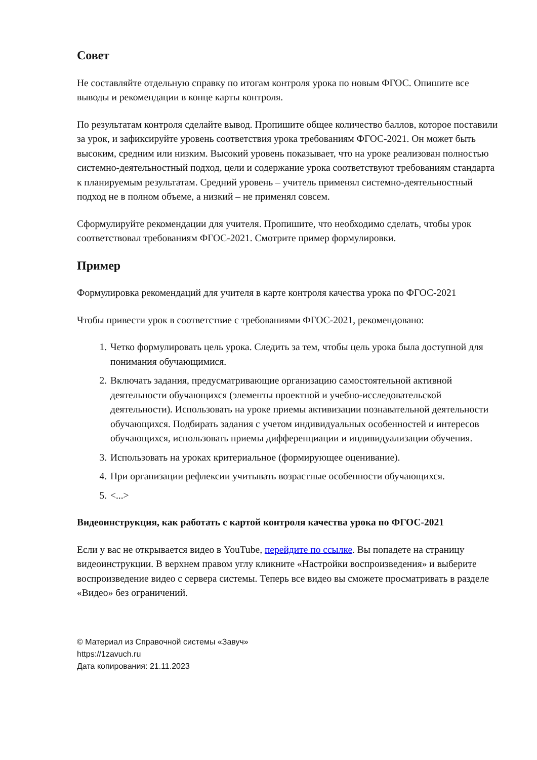Совет
Не составляйте отдельную справку по итогам контроля урока по новым ФГОС. Опишите все выводы и рекомендации в конце карты контроля.
По результатам контроля сделайте вывод. Пропишите общее количество баллов, которое поставили за урок, и зафиксируйте уровень соответствия урока требованиям ФГОС-2021. Он может быть высоким, средним или низким. Высокий уровень показывает, что на уроке реализован полностью системно-деятельностный подход, цели и содержание урока соответствуют требованиям стандарта к планируемым результатам. Средний уровень – учитель применял системно-деятельностный подход не в полном объеме, а низкий – не применял совсем.
Сформулируйте рекомендации для учителя. Пропишите, что необходимо сделать, чтобы урок соответствовал требованиям ФГОС-2021. Смотрите пример формулировки.
Пример
Формулировка рекомендаций для учителя в карте контроля качества урока по ФГОС-2021
Чтобы привести урок в соответствие с требованиями ФГОС-2021, рекомендовано:
1. Четко формулировать цель урока. Следить за тем, чтобы цель урока была доступной для понимания обучающимися.
2. Включать задания, предусматривающие организацию самостоятельной активной деятельности обучающихся (элементы проектной и учебно-исследовательской деятельности). Использовать на уроке приемы активизации познавательной деятельности обучающихся. Подбирать задания с учетом индивидуальных особенностей и интересов обучающихся, использовать приемы дифференциации и индивидуализации обучения.
3. Использовать на уроках критериальное (формирующее оценивание).
4. При организации рефлексии учитывать возрастные особенности обучающихся.
5. <...>
Видеоинструкция, как работать с картой контроля качества урока по ФГОС-2021
Если у вас не открывается видео в YouTube, перейдите по ссылке. Вы попадете на страницу видеоинструкции. В верхнем правом углу кликните «Настройки воспроизведения» и выберите воспроизведение видео с сервера системы. Теперь все видео вы сможете просматривать в разделе «Видео» без ограничений.
© Материал из Справочной системы «Завуч»
https://1zavuch.ru
Дата копирования: 21.11.2023